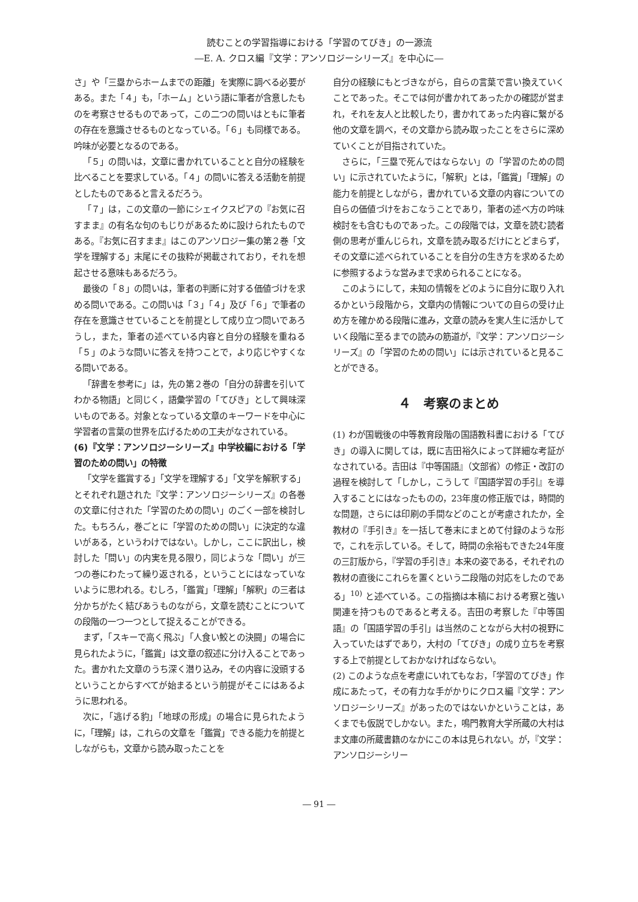読むことの学習指導における「学習のてびき」の一源流
―E. A. クロス編『文学：アンソロジーシリーズ』を中心に―
さ」や「三塁からホームまでの距離」を実際に調べる必要がある。また「４」も，「ホーム」という語に筆者が含意したものを考察させるものであって，この二つの問いはともに筆者の存在を意識させるものとなっている。「６」も同様である。吟味が必要となるのである。
「５」の問いは，文章に書かれていることと自分の経験を比べることを要求している。「４」の問いに答える活動を前提としたものであると言えるだろう。
「７」は，この文章の一節にシェイクスピアの『お気に召すまま』の有名な句のもじりがあるために設けられたものである。『お気に召すまま』はこのアンソロジー集の第２巻「文学を理解する」末尾にその抜粋が掲載されており，それを想起させる意味もあるだろう。
最後の「８」の問いは，筆者の判断に対する価値づけを求める問いである。この問いは「３」「４」及び「６」で筆者の存在を意識させていることを前提として成り立つ問いであろうし，また，筆者の述べている内容と自分の経験を重ねる「５」のような問いに答えを持つことで，より応じやすくなる問いである。
「辞書を参考に」は，先の第２巻の「自分の辞書を引いてわかる物語」と同じく，語彙学習の「てびき」として興味深いものである。対象となっている文章のキーワードを中心に学習者の言葉の世界を広げるための工夫がなされている。
(6)『文学：アンソロジーシリーズ』中学校編における「学習のための問い」の特徴
「文学を鑑賞する」「文学を理解する」「文学を解釈する」とそれぞれ題された『文学：アンソロジーシリーズ』の各巻の文章に付された「学習のための問い」のごく一部を検討した。もちろん，巻ごとに「学習のための問い」に決定的な違いがある，というわけではない。しかし，ここに訳出し，検討した「問い」の内実を見る限り，同じような「問い」が三つの巻にわたって繰り返される，ということにはなっていないように思われる。むしろ，「鑑賞」「理解」「解釈」の三者は分かちがたく結びあうものながら，文章を読むことについての段階の一つ一つとして捉えることができる。
まず，「スキーで高く飛ぶ」「人食い鮫との決闘」の場合に見られたように，「鑑賞」は文章の叙述に分け入ることであった。書かれた文章のうち深く潜り込み，その内容に没頭するということからすべてが始まるという前提がそこにはあるように思われる。
次に，「逃げる豹」「地球の形成」の場合に見られたように，「理解」は，これらの文章を「鑑賞」できる能力を前提としながらも，文章から読み取ったことを
自分の経験にもとづきながら，自らの言葉で言い換えていくことであった。そこでは何が書かれてあったかの確認が営まれ，それを友人と比較したり，書かれてあった内容に繋がる他の文章を調べ，その文章から読み取ったことをさらに深めていくことが目指されていた。
さらに，「三塁で死んではならない」の「学習のための問い」に示されていたように，「解釈」とは，「鑑賞」「理解」の能力を前提としながら，書かれている文章の内容についての自らの価値づけをおこなうことであり，筆者の述べ方の吟味検討をも含むものであった。この段階では，文章を読む読者側の思考が重んじられ，文章を読み取るだけにとどまらず，その文章に述べられていることを自分の生き方を求めるために参照するような営みまで求められることになる。
このようにして，未知の情報をどのように自分に取り入れるかという段階から，文章内の情報についての自らの受け止め方を確かめる段階に進み，文章の読みを実人生に活かしていく段階に至るまでの読みの筋道が，『文学：アンソロジーシリーズ』の「学習のための問い」には示されていると見ることができる。
４　考察のまとめ
(1) わが国戦後の中等教育段階の国語教科書における「てびき」の導入に関しては，既に吉田裕久によって詳細な考証がなされている。吉田は『中等国語』（文部省）の修正・改訂の過程を検討して「しかし，こうして『国語学習の手引』を導入することにはなったものの，23年度の修正版では，時間的な問題，さらには印刷の手間などのことが考慮されたか，全教材の『手引き』を一括して巻末にまとめて付録のような形で，これを示している。そして，時間の余裕もできた24年度の三訂版から，『学習の手引き』本来の姿である，それぞれの教材の直後にこれらを置くという二段階の対応をしたのである」<sup>10)</sup> と述べている。この指摘は本稿における考察と強い関連を持つものであると考える。吉田の考察した『中等国語』の「国語学習の手引」は当然のことながら大村の視野に入っていたはずであり，大村の「てびき」の成り立ちを考察する上で前提としておかなければならない。
(2) このような点を考慮にいれてもなお，「学習のてびき」作成にあたって，その有力な手がかりにクロス編『文学：アンソロジーシリーズ』があったのではないかということは，あくまでも仮説でしかない。また，鳴門教育大学所蔵の大村はま文庫の所蔵書籍のなかにこの本は見られない。が，『文学：アンソロジーシリー
― 91 ―